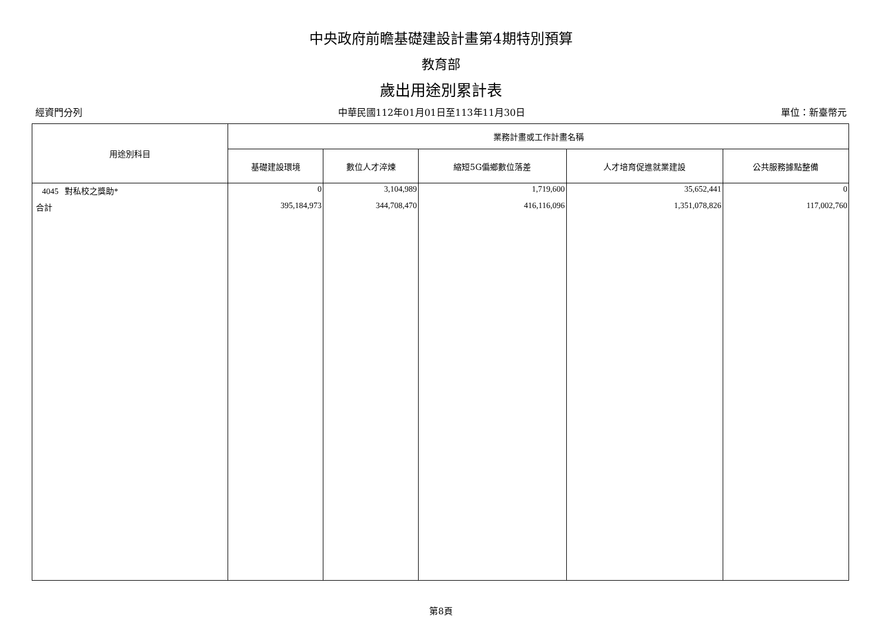中央政府前瞻基礎建設計畫第4期特別預算
教育部
歲出用途別累計表
經資門分列 中華民國112年01月01日至113年11月30日 單位：新臺幣元
| 用途別科目 | 業務計畫或工作計畫名稱 | | | | |
| --- | --- | --- | --- | --- | --- |
| | 基礎建設環境 | 數位人才淬煉 | 縮短5G偏鄉數位落差 | 人才培育促進就業建設 | 公共服務據點整備 |
| 4045 對私校之獎助* | 0 | 3,104,989 | 1,719,600 | 35,652,441 | 0 |
| 合計 | 395,184,973 | 344,708,470 | 416,116,096 | 1,351,078,826 | 117,002,760 |
第8頁